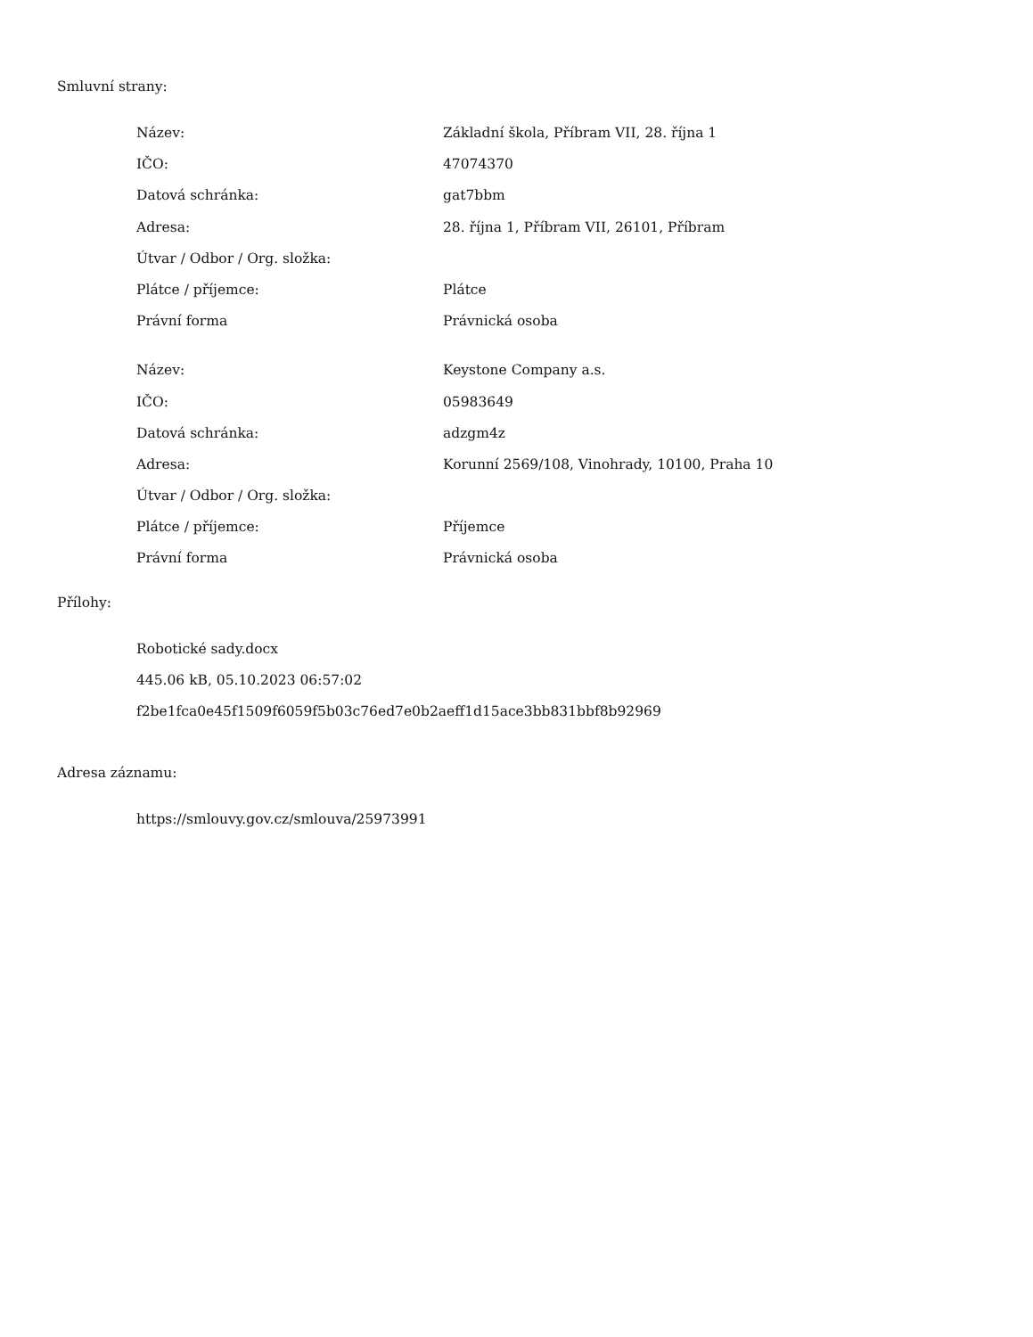Smluvní strany:
| Název: | Základní škola, Příbram VII, 28. října 1 |
| IČO: | 47074370 |
| Datová schránka: | gat7bbm |
| Adresa: | 28. října 1, Příbram VII, 26101, Příbram |
| Útvar / Odbor / Org. složka: | |
| Plátce / příjemce: | Plátce |
| Právní forma | Právnická osoba |
| Název: | Keystone Company a.s. |
| IČO: | 05983649 |
| Datová schránka: | adzgm4z |
| Adresa: | Korunní 2569/108, Vinohrady, 10100, Praha 10 |
| Útvar / Odbor / Org. složka: | |
| Plátce / příjemce: | Příjemce |
| Právní forma | Právnická osoba |
Přílohy:
Robotické sady.docx
445.06 kB, 05.10.2023 06:57:02
f2be1fca0e45f1509f6059f5b03c76ed7e0b2aeff1d15ace3bb831bbf8b92969
Adresa záznamu:
https://smlouvy.gov.cz/smlouva/25973991